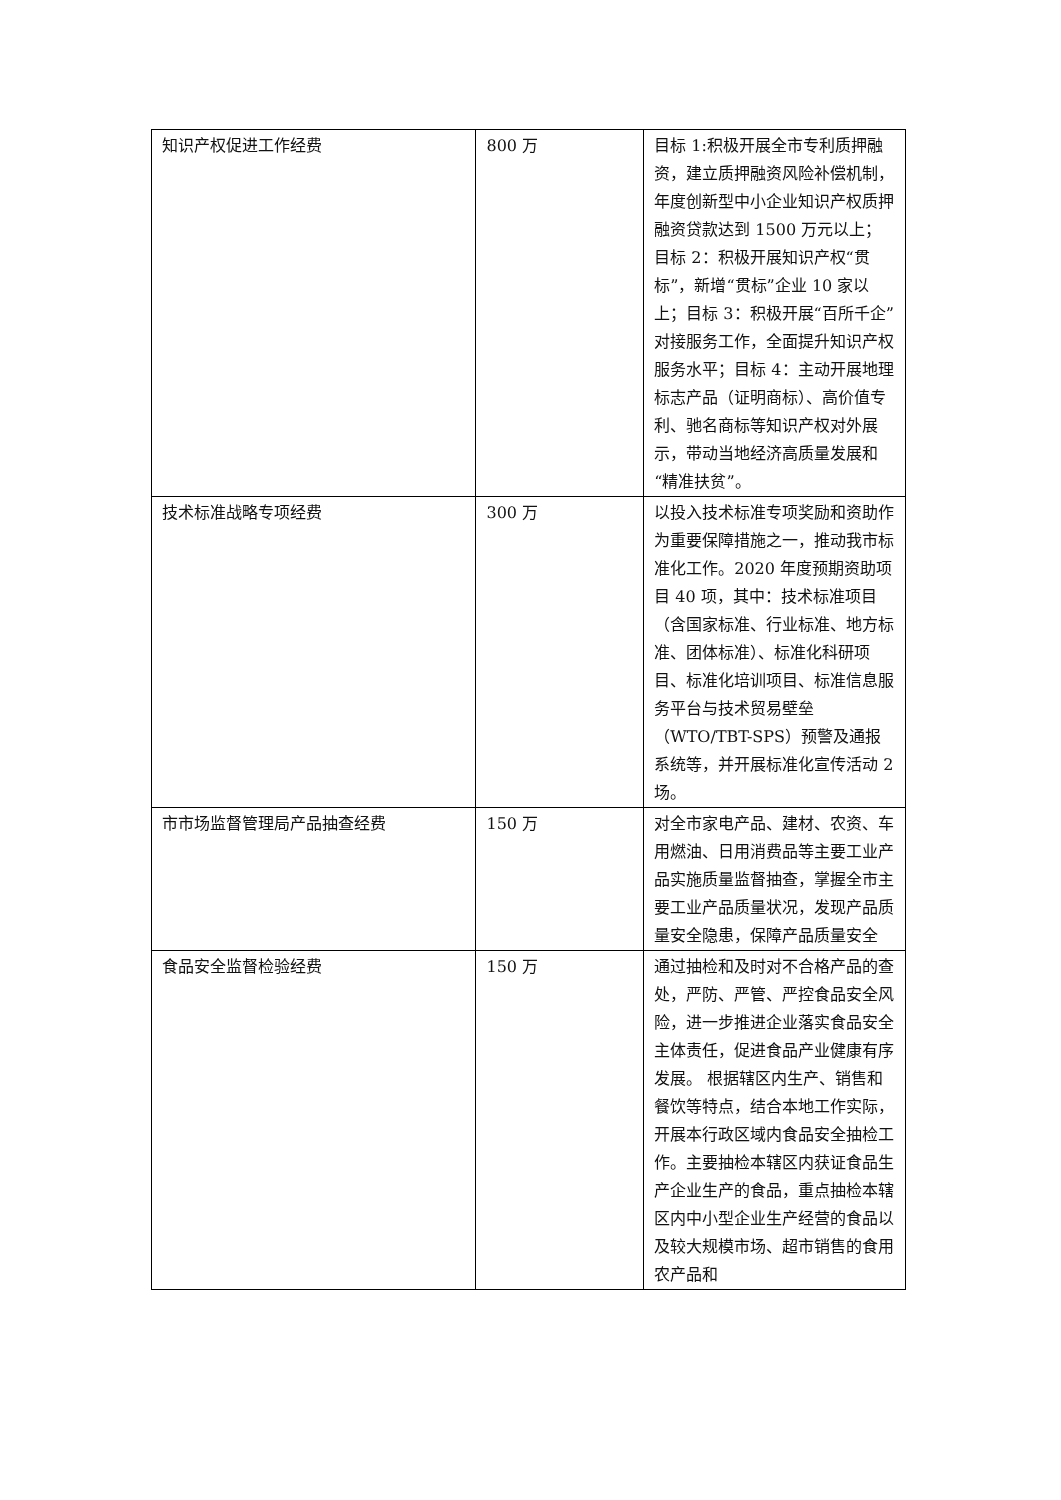| 知识产权促进工作经费 | 800 万 | 目标 1:积极开展全市专利质押融资，建立质押融资风险补偿机制，年度创新型中小企业知识产权质押融资贷款达到 1500 万元以上；目标 2：积极开展知识产权“贯标”，新增“贯标”企业 10 家以上；目标 3：积极开展“百所千企”对接服务工作，全面提升知识产权服务水平；目标 4：主动开展地理标志产品（证明商标）、高价值专利、驰名商标等知识产权对外展示，带动当地经济高质量发展和“精准扶贫”。 |
| 技术标准战略专项经费 | 300 万 | 以投入技术标准专项奖励和资助作为重要保障措施之一，推动我市标准化工作。2020 年度预期资助项目 40 项，其中：技术标准项目（含国家标准、行业标准、地方标准、团体标准）、标准化科研项目、标准化培训项目、标准信息服务平台与技术贸易壁垒（WTO/TBT-SPS）预警及通报系统等，并开展标准化宣传活动 2 场。 |
| 市市场监督管理局产品抽查经费 | 150 万 | 对全市家电产品、建材、农资、车用燃油、日用消费品等主要工业产品实施质量监督抽查，掌握全市主要工业产品质量状况，发现产品质量安全隐患，保障产品质量安全 |
| 食品安全监督检验经费 | 150 万 | 通过抽检和及时对不合格产品的查处，严防、严管、严控食品安全风险，进一步推进企业落实食品安全主体责任，促进食品产业健康有序发展。 根据辖区内生产、销售和餐饮等特点，结合本地工作实际，开展本行政区域内食品安全抽检工作。主要抽检本辖区内获证食品生产企业生产的食品，重点抽检本辖区内中小型企业生产经营的食品以及较大规模市场、超市销售的食用农产品和 |